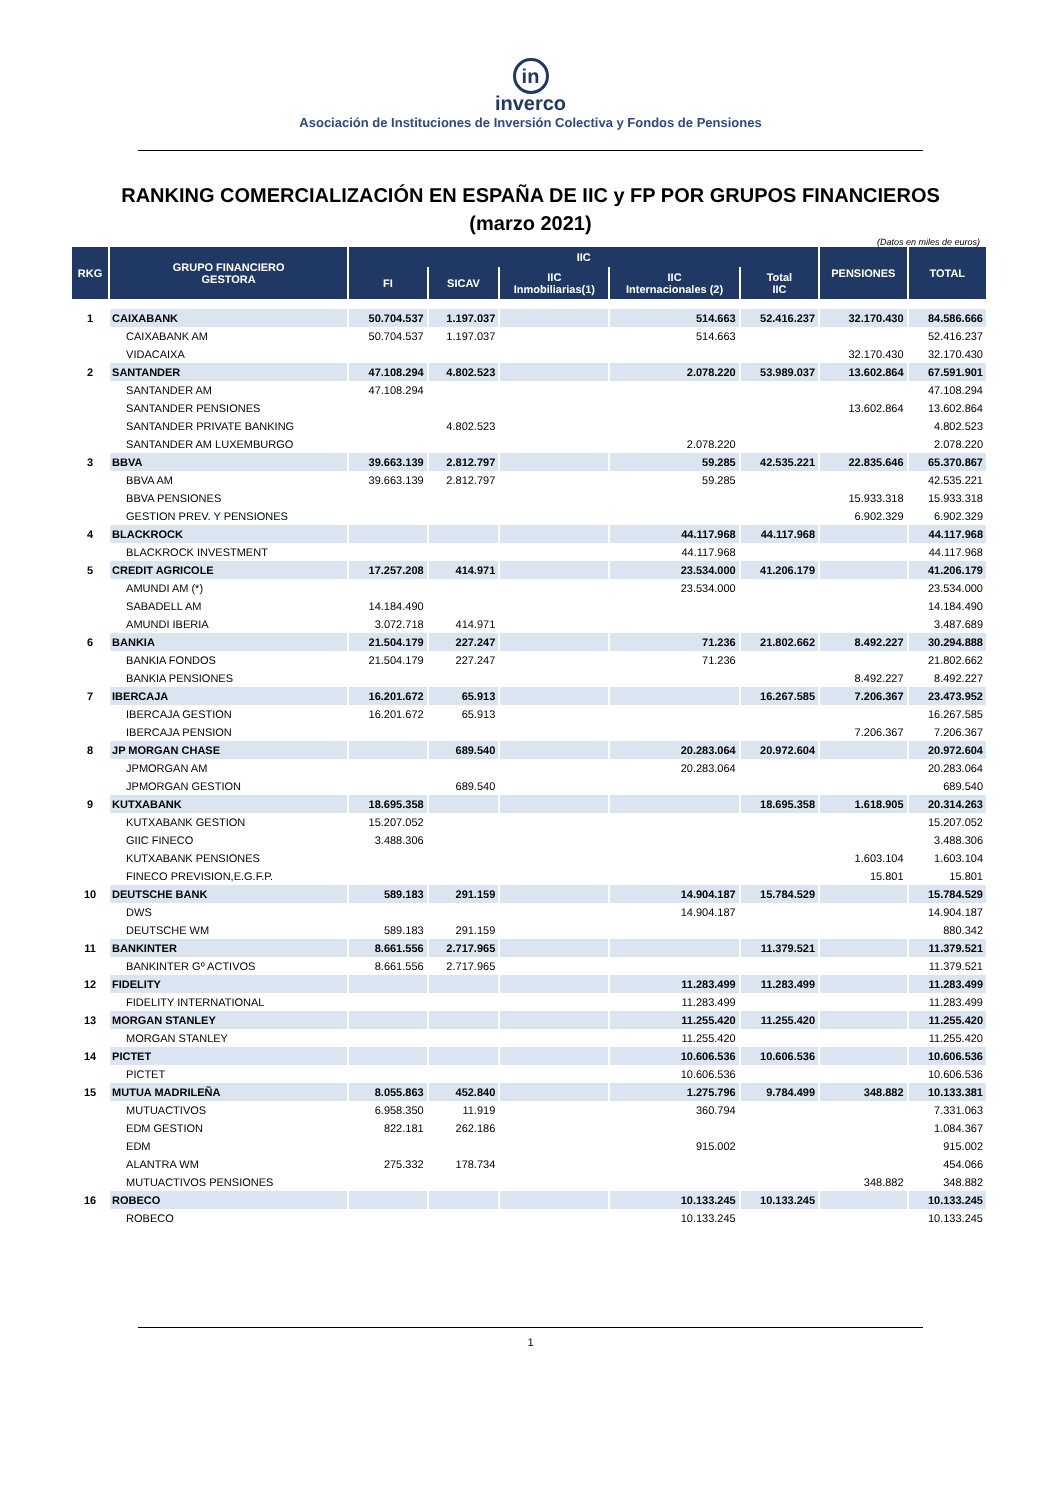in
inverco
Asociación de Instituciones de Inversión Colectiva y Fondos de Pensiones
RANKING COMERCIALIZACIÓN EN ESPAÑA DE IIC y FP POR GRUPOS FINANCIEROS
(marzo 2021)
(Datos en miles de euros)
| RKG | GRUPO FINANCIERO GESTORA | IIC | | | | | PENSIONES | TOTAL |
| --- | --- | --- | --- | --- | --- | --- | --- | --- |
| | | FI | SICAV | IIC Inmobiliarias(1) | IIC Internacionales (2) | Total IIC | | |
| 1 | CAIXABANK | 50.704.537 | 1.197.037 | | 514.663 | 52.416.237 | 32.170.430 | 84.586.666 |
| | CAIXABANK AM | 50.704.537 | 1.197.037 | | 514.663 | | | 52.416.237 |
| | VIDACAIXA | | | | | | 32.170.430 | 32.170.430 |
| 2 | SANTANDER | 47.108.294 | 4.802.523 | | 2.078.220 | 53.989.037 | 13.602.864 | 67.591.901 |
| | SANTANDER AM | 47.108.294 | | | | | | 47.108.294 |
| | SANTANDER PENSIONES | | | | | | 13.602.864 | 13.602.864 |
| | SANTANDER PRIVATE BANKING | | 4.802.523 | | | | | 4.802.523 |
| | SANTANDER AM LUXEMBURGO | | | | 2.078.220 | | | 2.078.220 |
| 3 | BBVA | 39.663.139 | 2.812.797 | | 59.285 | 42.535.221 | 22.835.646 | 65.370.867 |
| | BBVA AM | 39.663.139 | 2.812.797 | | 59.285 | | | 42.535.221 |
| | BBVA PENSIONES | | | | | | 15.933.318 | 15.933.318 |
| | GESTION PREV. Y PENSIONES | | | | | | 6.902.329 | 6.902.329 |
| 4 | BLACKROCK | | | | 44.117.968 | 44.117.968 | | 44.117.968 |
| | BLACKROCK INVESTMENT | | | | 44.117.968 | | | 44.117.968 |
| 5 | CREDIT AGRICOLE | 17.257.208 | 414.971 | | 23.534.000 | 41.206.179 | | 41.206.179 |
| | AMUNDI AM (*) | | | | 23.534.000 | | | 23.534.000 |
| | SABADELL AM | 14.184.490 | | | | | | 14.184.490 |
| | AMUNDI IBERIA | 3.072.718 | 414.971 | | | | | 3.487.689 |
| 6 | BANKIA | 21.504.179 | 227.247 | | 71.236 | 21.802.662 | 8.492.227 | 30.294.888 |
| | BANKIA FONDOS | 21.504.179 | 227.247 | | 71.236 | | | 21.802.662 |
| | BANKIA PENSIONES | | | | | | 8.492.227 | 8.492.227 |
| 7 | IBERCAJA | 16.201.672 | 65.913 | | | 16.267.585 | 7.206.367 | 23.473.952 |
| | IBERCAJA GESTION | 16.201.672 | 65.913 | | | | | 16.267.585 |
| | IBERCAJA PENSION | | | | | | 7.206.367 | 7.206.367 |
| 8 | JP MORGAN CHASE | | 689.540 | | 20.283.064 | 20.972.604 | | 20.972.604 |
| | JPMORGAN AM | | | | 20.283.064 | | | 20.283.064 |
| | JPMORGAN GESTION | | 689.540 | | | | | 689.540 |
| 9 | KUTXABANK | 18.695.358 | | | | 18.695.358 | 1.618.905 | 20.314.263 |
| | KUTXABANK GESTION | 15.207.052 | | | | | | 15.207.052 |
| | GIIC FINECO | 3.488.306 | | | | | | 3.488.306 |
| | KUTXABANK PENSIONES | | | | | | 1.603.104 | 1.603.104 |
| | FINECO PREVISION,E.G.F.P. | | | | | | 15.801 | 15.801 |
| 10 | DEUTSCHE BANK | 589.183 | 291.159 | | 14.904.187 | 15.784.529 | | 15.784.529 |
| | DWS | | | | 14.904.187 | | | 14.904.187 |
| | DEUTSCHE WM | 589.183 | 291.159 | | | | | 880.342 |
| 11 | BANKINTER | 8.661.556 | 2.717.965 | | | 11.379.521 | | 11.379.521 |
| | BANKINTER Gº ACTIVOS | 8.661.556 | 2.717.965 | | | | | 11.379.521 |
| 12 | FIDELITY | | | | 11.283.499 | 11.283.499 | | 11.283.499 |
| | FIDELITY INTERNATIONAL | | | | 11.283.499 | | | 11.283.499 |
| 13 | MORGAN STANLEY | | | | 11.255.420 | 11.255.420 | | 11.255.420 |
| | MORGAN STANLEY | | | | 11.255.420 | | | 11.255.420 |
| 14 | PICTET | | | | 10.606.536 | 10.606.536 | | 10.606.536 |
| | PICTET | | | | 10.606.536 | | | 10.606.536 |
| 15 | MUTUA MADRILEÑA | 8.055.863 | 452.840 | | 1.275.796 | 9.784.499 | 348.882 | 10.133.381 |
| | MUTUACTIVOS | 6.958.350 | 11.919 | | 360.794 | | | 7.331.063 |
| | EDM GESTION | 822.181 | 262.186 | | | | | 1.084.367 |
| | EDM | | | | 915.002 | | | 915.002 |
| | ALANTRA WM | 275.332 | 178.734 | | | | | 454.066 |
| | MUTUACTIVOS PENSIONES | | | | | | 348.882 | 348.882 |
| 16 | ROBECO | | | | 10.133.245 | 10.133.245 | | 10.133.245 |
| | ROBECO | | | | 10.133.245 | | | 10.133.245 |
1